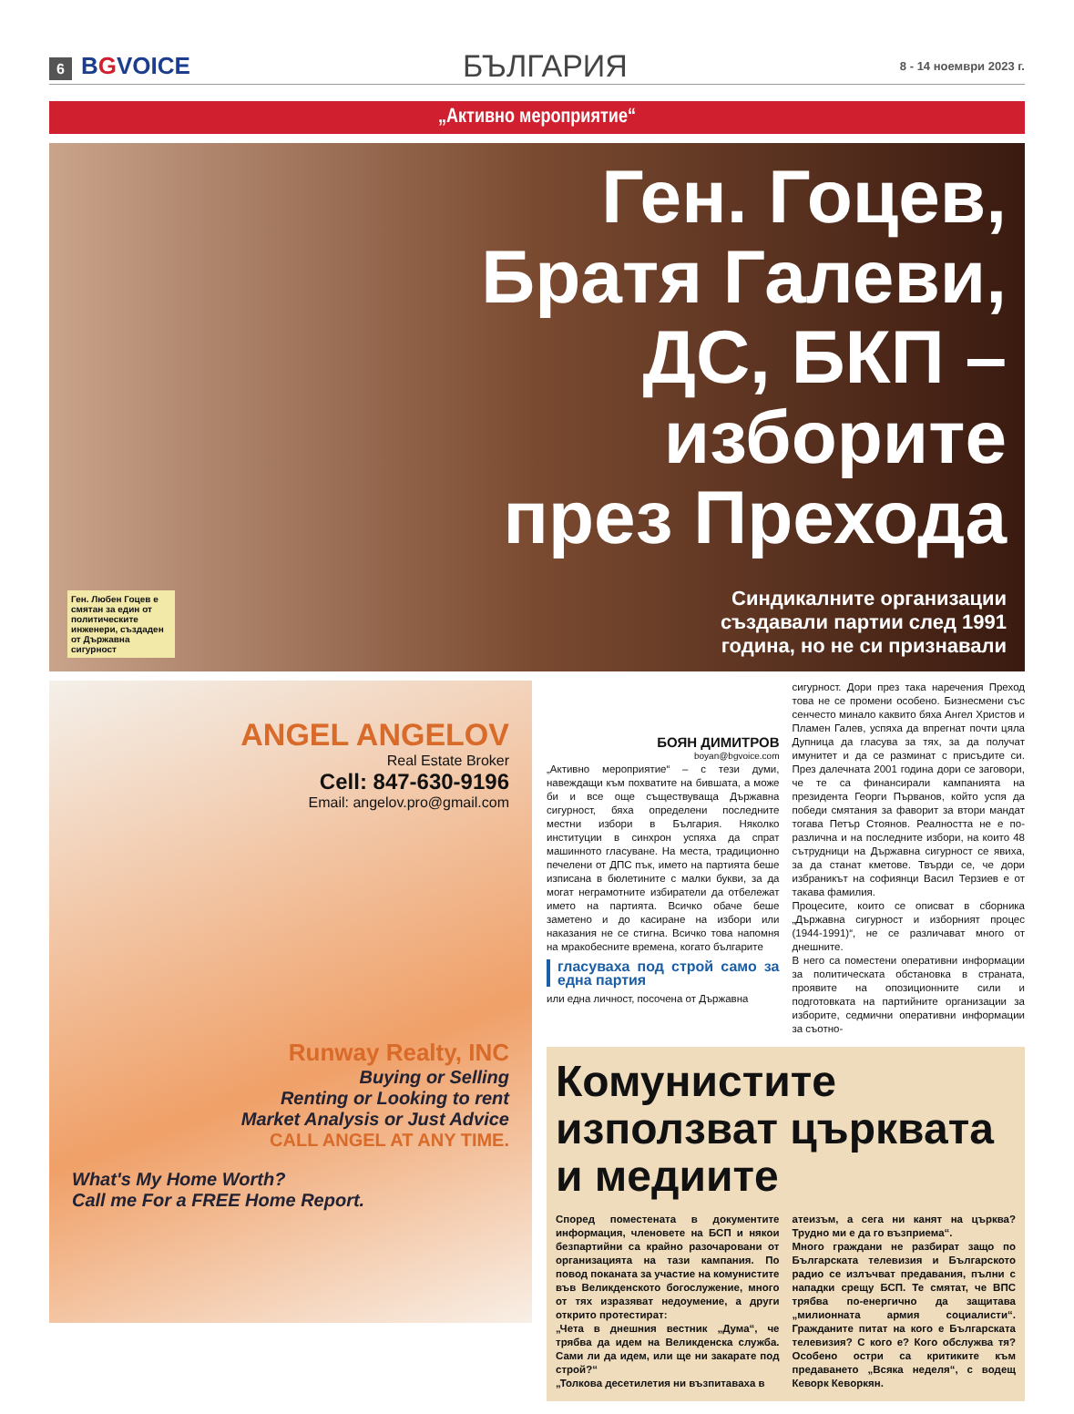6 BGVOICE
БЪЛГАРИЯ
8 - 14 ноември 2023 г.
„Активно мероприятие“
Ген. Гоцев,
Братя Галеви,
ДС, БКП –
изборите
през Прехода
Ген. Любен Гоцев е смятан за един от политическите инженери, създаден от Държавна сигурност
Синдикалните организации
създавали партии след 1991
година, но не си признавали
ANGEL ANGELOV
Real Estate Broker
Cell: 847-630-9196
Email: angelov.pro@gmail.com
Runway Realty, INC
Buying or Selling
Renting or Looking to rent
Market Analysis or Just Advice
CALL ANGEL AT ANY TIME.
What's My Home Worth?
Call me For a FREE Home Report.
БОЯН ДИМИТРОВ
boyan@bgvoice.com
„Активно мероприятие“ – с тези думи, навеждащи към похватите на бившата, а може би и все още съществуваща Държавна сигурност, бяха определени последните местни избори в България. Няколко институции в синхрон успяха да спрат машинното гласуване. На места, традиционно печелени от ДПС пък, името на партията беше изписана в бюлетините с малки букви, за да могат неграмотните избиратели да отбележат името на партията. Всичко обаче беше заметено и до касиране на избори или наказания не се стигна. Всичко това напомня на мракобесните времена, когато българите
гласуваха под строй само за една партия
или една личност, посочена от Държавна
сигурност. Дори през така наречения Преход това не се промени особено. Бизнесмени със сенчесто минало каквито бяха Ангел Христов и Пламен Галев, успяха да впрегнат почти цяла Дупница да гласува за тях, за да получат имунитет и да се разминат с присъдите си. През далечната 2001 година дори се заговори, че те са финансирали кампанията на президента Георги Първанов, който успя да победи смятания за фаворит за втори мандат тогава Петър Стоянов. Реалността не е по-различна и на последните избори, на които 48 сътрудници на Държавна сигурност се явиха, за да станат кметове. Твърди се, че дори избраникът на софиянци Васил Терзиев е от такава фамилия.
Процесите, които се описват в сборника „Държавна сигурност и изборният процес (1944-1991)“, не се различават много от днешните.
В него са поместени оперативни информации за политическата обстановка в страната, проявите на опозиционните сили и подготовката на партийните организации за изборите, седмични оперативни информации за съотно-
Комунистите използват църквата и медиите
Според поместената в документите информация, членовете на БСП и някои безпартийни са крайно разочаровани от организацията на тази кампания. По повод поканата за участие на комунистите във Великденското богослужение, много от тях изразяват недоумение, а други открито протестират:
„Чета в днешния вестник „Дума“, че трябва да идем на Великденска служба. Сами ли да идем, или ще ни закарате под строй?“
„Толкова десетилетия ни възпитаваха в
атеизъм, а сега ни канят на църква? Трудно ми е да го възприема“.
Много граждани не разбират защо по Българската телевизия и Българското радио се излъчват предавания, пълни с нападки срещу БСП. Те смятат, че ВПС трябва по-енергично да защитава „милионната армия социалисти“. Гражданите питат на кого е Българската телевизия? С кого е? Кого обслужва тя? Особено остри са критиките към предаването „Всяка неделя“, с водещ Кеворк Кеворкян.